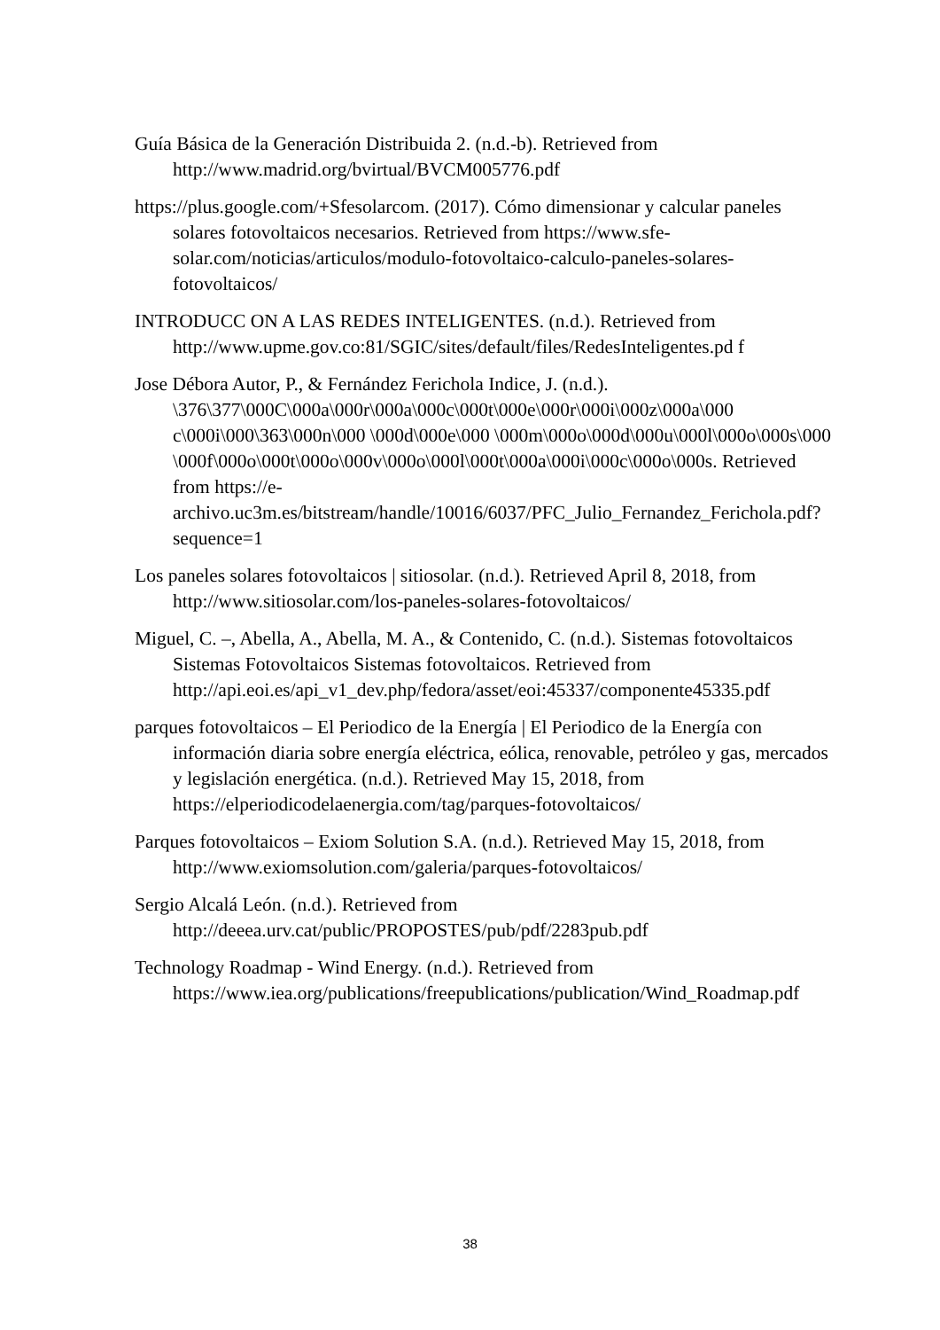Guía Básica de la Generación Distribuida 2. (n.d.-b). Retrieved from http://www.madrid.org/bvirtual/BVCM005776.pdf
https://plus.google.com/+Sfesolarcom. (2017). Cómo dimensionar y calcular paneles solares fotovoltaicos necesarios. Retrieved from https://www.sfe-solar.com/noticias/articulos/modulo-fotovoltaico-calculo-paneles-solares-fotovoltaicos/
INTRODUCC ON A LAS REDES INTELIGENTES. (n.d.). Retrieved from http://www.upme.gov.co:81/SGIC/sites/default/files/RedesInteligentes.pd f
Jose Débora Autor, P., & Fernández Ferichola Indice, J. (n.d.). \376\377\000C\000a\000r\000a\000c\000t\000e\000r\000i\000z\000a\000 c\000i\000\363\000n\000 \000d\000e\000 \000m\000o\000d\000u\000l\000o\000s\000 \000f\000o\000t\000o\000v\000o\000l\000t\000a\000i\000c\000o\000s. Retrieved from https://e-archivo.uc3m.es/bitstream/handle/10016/6037/PFC_Julio_Fernandez_Ferichola.pdf?sequence=1
Los paneles solares fotovoltaicos | sitiosolar. (n.d.). Retrieved April 8, 2018, from http://www.sitiosolar.com/los-paneles-solares-fotovoltaicos/
Miguel, C. –, Abella, A., Abella, M. A., & Contenido, C. (n.d.). Sistemas fotovoltaicos Sistemas Fotovoltaicos Sistemas fotovoltaicos. Retrieved from http://api.eoi.es/api_v1_dev.php/fedora/asset/eoi:45337/componente45335.pdf
parques fotovoltaicos – El Periodico de la Energía | El Periodico de la Energía con información diaria sobre energía eléctrica, eólica, renovable, petróleo y gas, mercados y legislación energética. (n.d.). Retrieved May 15, 2018, from https://elperiodicodelaenergia.com/tag/parques-fotovoltaicos/
Parques fotovoltaicos – Exiom Solution S.A. (n.d.). Retrieved May 15, 2018, from http://www.exiomsolution.com/galeria/parques-fotovoltaicos/
Sergio Alcalá León. (n.d.). Retrieved from http://deeea.urv.cat/public/PROPOSTES/pub/pdf/2283pub.pdf
Technology Roadmap - Wind Energy. (n.d.). Retrieved from https://www.iea.org/publications/freepublications/publication/Wind_Roadmap.pdf
38